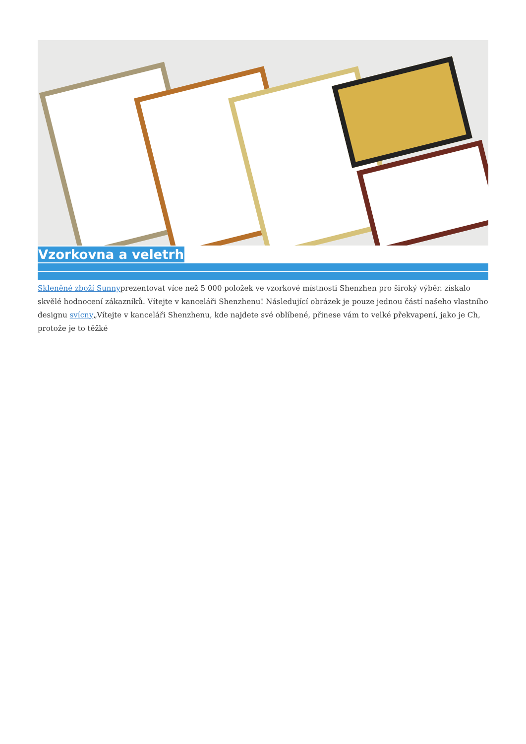Vzorkovna a veletrh
Skleněné zboží Sunnyprezentovat více než 5 000 položek ve vzorkové místnosti Shenzhen pro široký výběr. získalo skvělé hodnocení zákazníků. Vítejte v kanceláři Shenzhenu! Následující obrázek je pouze jednou částí našeho vlastního designu svícny„Vítejte v kanceláři Shenzhenu, kde najdete své oblíbené, přinese vám to velké překvapení, jako je Ch, protože je to těžké